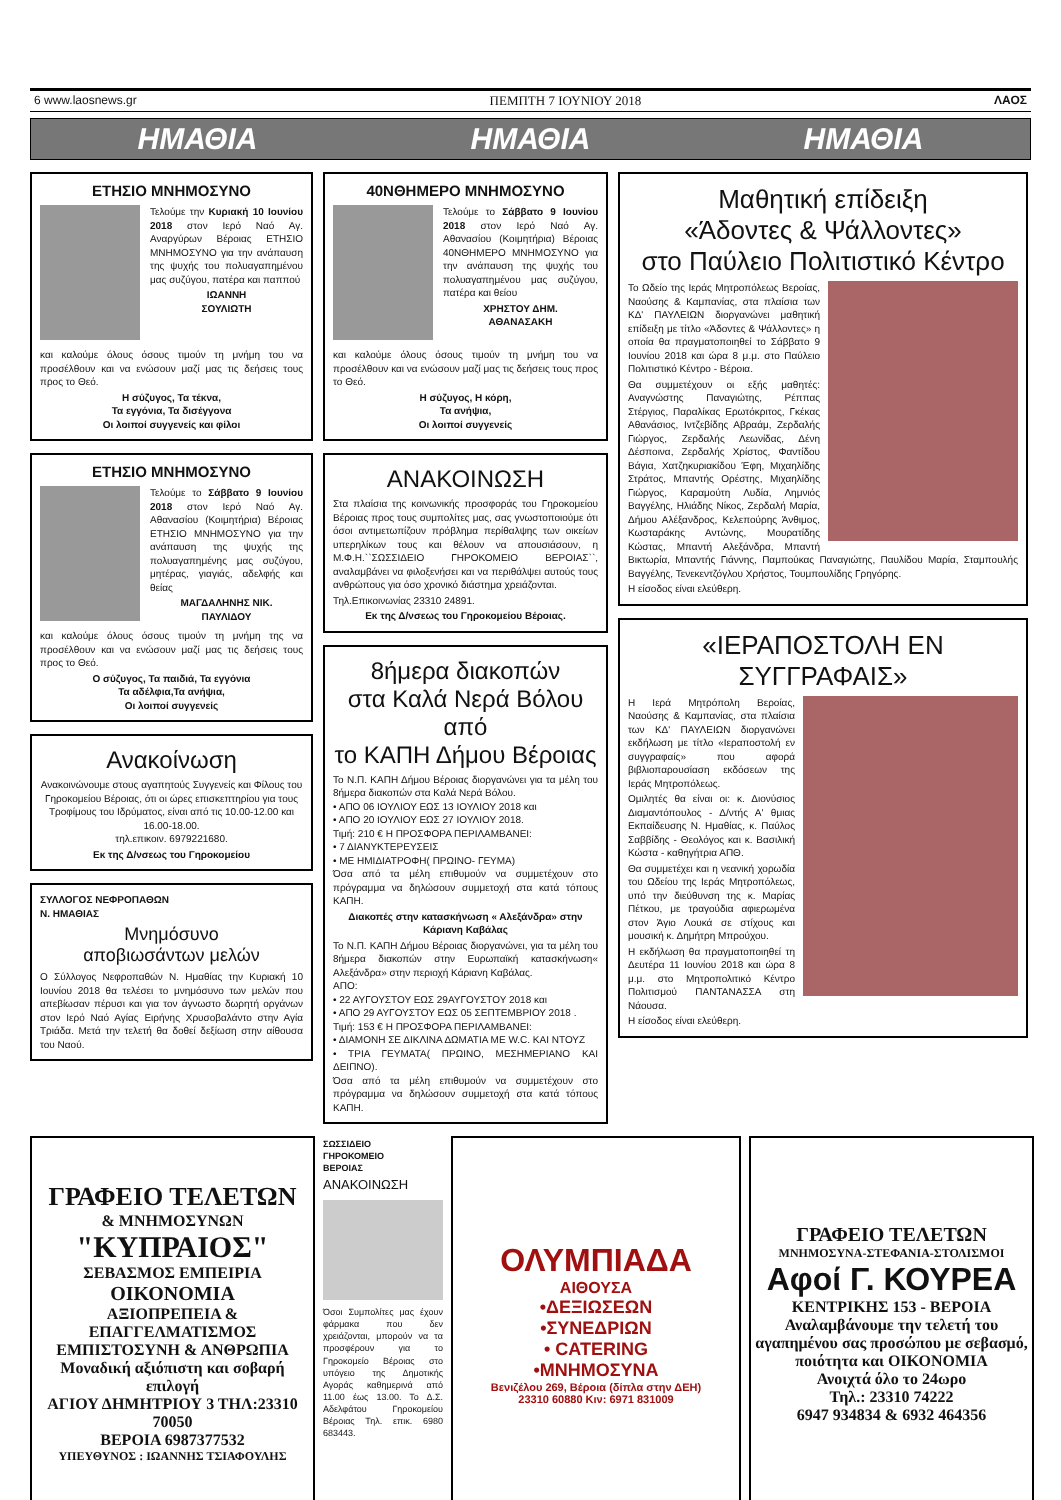6 www.laosnews.gr ΠΕΜΠΤΗ 7 ΙΟΥΝΙΟΥ 2018 ΛΑΟΣ
ΗΜΑΘΙΑ ΗΜΑΘΙΑ ΗΜΑΘΙΑ
ΕΤΗΣΙΟ ΜΝΗΜΟΣΥΝΟ
Τελούμε την Κυριακή 10 Ιουνίου 2018 στον Ιερό Ναό Αγ. Αναργύρων Βέροιας ΕΤΗΣΙΟ ΜΝΗΜΟΣΥΝΟ για την ανάπαυση της ψυχής του πολυαγαπημένου μας συζύγου, πατέρα και παππού
ΙΩΑΝΝΗ
ΣΟΥΛΙΩΤΗ
και καλούμε όλους όσους τιμούν τη μνήμη του να προσέλθουν και να ενώσουν μαζί μας τις δεήσεις τους προς το Θεό.
Η σύζυγος, Τα τέκνα,
Τα εγγόνια, Τα δισέγγονα
Οι λοιποί συγγενείς και φίλοι
ΕΤΗΣΙΟ ΜΝΗΜΟΣΥΝΟ
Τελούμε το Σάββατο 9 Ιουνίου 2018 στον Ιερό Ναό Αγ. Αθανασίου (Κοιμητήρια) Βέροιας ΕΤΗΣΙΟ ΜΝΗΜΟΣΥΝΟ για την ανάπαυση της ψυχής της πολυαγαπημένης μας συζύγου, μητέρας, γιαγιάς, αδελφής και θείας
ΜΑΓΔΑΛΗΝΗΣ ΝΙΚ.
ΠΑΥΛΙΔΟΥ
και καλούμε όλους όσους τιμούν τη μνήμη της να προσέλθουν και να ενώσουν μαζί μας τις δεήσεις τους προς το Θεό.
Ο σύζυγος, Τα παιδιά, Τα εγγόνια
Τα αδέλφια,Τα ανήψια,
Οι λοιποί συγγενείς
Ανακοίνωση
Ανακοινώνουμε στους αγαπητούς Συγγενείς και Φίλους του Γηροκομείου Βέροιας, ότι οι ώρες επισκεπτηρίου για τους Τροφίμους του Ιδρύματος, είναι από τις 10.00-12.00 και 16.00-18.00.
τηλ.επικοιν. 6979221680.
Εκ της Δ/νσεως του Γηροκομείου
ΣΥΛΛΟΓΟΣ ΝΕΦΡΟΠΑΘΩΝ
Ν. ΗΜΑΘΙΑΣ
Μνημόσυνο
αποβιωσάντων μελών
Ο Σύλλογος Νεφροπαθών Ν. Ημαθίας την Κυριακή 10 Ιουνίου 2018 θα τελέσει το μνημόσυνο των μελών που απεβίωσαν πέρυσι και για τον άγνωστο δωρητή οργάνων στον Ιερό Ναό Αγίας Ειρήνης Χρυσοβαλάντο στην Αγία Τριάδα. Μετά την τελετή θα δοθεί δεξίωση στην αίθουσα του Ναού.
40ΝΘΗΜΕΡΟ ΜΝΗΜΟΣΥΝΟ
Τελούμε το Σάββατο 9 Ιουνίου 2018 στον Ιερό Ναό Αγ. Αθανασίου (Κοιμητήρια) Βέροιας 40ΝΘΗΜΕΡΟ ΜΝΗΜΟΣΥΝΟ για την ανάπαυση της ψυχής του πολυαγαπημένου μας συζύγου, πατέρα και θείου
ΧΡΗΣΤΟΥ ΔΗΜ.
ΑΘΑΝΑΣΑΚΗ
και καλούμε όλους όσους τιμούν τη μνήμη του να προσέλθουν και να ενώσουν μαζί μας τις δεήσεις τους προς το Θεό.
Η σύζυγος, Η κόρη,
Τα ανήψια,
Οι λοιποί συγγενείς
ΑΝΑΚΟΙΝΩΣΗ
Στα πλαίσια της κοινωνικής προσφοράς του Γηροκομείου Βέροιας προς τους συμπολίτες μας, σας γνωστοποιούμε ότι όσοι αντιμετωπίζουν πρόβλημα περίθαλψης των οικείων υπερηλίκων τους και θέλουν να απουσιάσουν, η Μ.Φ.Η.``ΣΩΣΣΙΔΕΙΟ ΓΗΡΟΚΟΜΕΙΟ ΒΕΡΟΙΑΣ``, αναλαμβάνει να φιλοξενήσει και να περιθάλψει αυτούς τους ανθρώπους για όσο χρονικό διάστημα χρειάζονται.
Τηλ.Επικοινωνίας 23310 24891.
Εκ της Δ/νσεως του Γηροκομείου Βέροιας.
8ήμερα διακοπών
στα Καλά Νερά Βόλου από
το ΚΑΠΗ Δήμου Βέροιας
Το Ν.Π. ΚΑΠΗ Δήμου Βέροιας διοργανώνει για τα μέλη του 8ήμερα διακοπών στα Καλά Νερά Βόλου.
• ΑΠΟ 06 ΙΟΥΛΙΟΥ ΕΩΣ 13 ΙΟΥΛΙΟΥ 2018 και
• ΑΠΟ 20 ΙΟΥΛΙΟΥ ΕΩΣ 27 ΙΟΥΛΙΟΥ 2018.
Τιμή: 210 € Η ΠΡΟΣΦΟΡΑ ΠΕΡΙΛΑΜΒΑΝΕΙ:
• 7 ΔΙΑΝΥΚΤΕΡΕΥΣΕΙΣ
• ΜΕ ΗΜΙΔΙΑΤΡΟΦΗ( ΠΡΩΙΝΟ- ΓΕΥΜΑ)
Όσα από τα μέλη επιθυμούν να συμμετέχουν στο πρόγραμμα να δηλώσουν συμμετοχή στα κατά τόπους ΚΑΠΗ.
Διακοπές στην κατασκήνωση « Αλεξάνδρα» στην Κάριανη Καβάλας
Το Ν.Π. ΚΑΠΗ Δήμου Βέροιας διοργανώνει, για τα μέλη του 8ήμερα διακοπών στην Ευρωπαϊκή κατασκήνωση« Αλεξάνδρα» στην περιοχή Κάριανη Καβάλας.
ΑΠΟ:
• 22 ΑΥΓΟΥΣΤΟΥ ΕΩΣ 29ΑΥΓΟΥΣΤΟΥ 2018 και
• ΑΠΟ 29 ΑΥΓΟΥΣΤΟΥ ΕΩΣ 05 ΣΕΠΤΕΜΒΡΙΟΥ 2018 .
Τιμή: 153 € Η ΠΡΟΣΦΟΡΑ ΠΕΡΙΛΑΜΒΑΝΕΙ:
• ΔΙΑΜΟΝΗ ΣΕ ΔΙΚΛΙΝΑ ΔΩΜΑΤΙΑ ΜΕ W.C. ΚΑΙ ΝΤΟΥΖ
• ΤΡΙΑ ΓΕΥΜΑΤΑ( ΠΡΩΙΝΟ, ΜΕΣΗΜΕΡΙΑΝΟ ΚΑΙ ΔΕΙΠΝΟ).
Όσα από τα μέλη επιθυμούν να συμμετέχουν στο πρόγραμμα να δηλώσουν συμμετοχή στα κατά τόπους ΚΑΠΗ.
Μαθητική επίδειξη
«Άδοντες & Ψάλλοντες»
στο Παύλειο Πολιτιστικό Κέντρο
Το Ωδείο της Ιεράς Μητροπόλεως Βεροίας, Ναούσης & Καμπανίας, στα πλαίσια των ΚΔ' ΠΑΥΛΕΙΩΝ διοργανώνει μαθητική επίδειξη με τίτλο «Άδοντες & Ψάλλοντες» η οποία θα πραγματοποιηθεί το Σάββατο 9 Ιουνίου 2018 και ώρα 8 μ.μ. στο Παύλειο Πολιτιστικό Κέντρο - Βέροια.
Θα συμμετέχουν οι εξής μαθητές: Αναγνώστης Παναγιώτης, Ρέππας Στέργιος, Παραλίκας Ερωτόκριτος, Γκέκας Αθανάσιος, Ιντζεβίδης Αβραάμ, Ζερδαλής Γιώργος, Ζερδαλής Λεωνίδας, Δένη Δέσποινα, Ζερδαλής Χρίστος, Φαντίδου Βάγια, Χατζηκυριακίδου Έφη, Μιχαηλίδης Στράτος, Μπαντής Ορέστης, Μιχαηλίδης Γιώργος, Καραμούτη Λυδία, Λημνιός Βαγγέλης, Ηλιάδης Νίκος, Ζερδαλή Μαρία, Δήμου Αλέξανδρος, Κελεπούρης Άνθιμος, Κωσταράκης Αντώνης, Μουρατίδης Κώστας, Μπαντή Αλεξάνδρα, Μπαντή Βικτωρία, Μπαντής Γιάννης, Παμπούκας Παναγιώτης, Παυλίδου Μαρία, Σταμπουλής Βαγγέλης, Τενεκεντζόγλου Χρήστος, Τουμπουλίδης Γρηγόρης.
Η είσοδος είναι ελεύθερη.
«ΙΕΡΑΠΟΣΤΟΛΗ ΕΝ ΣΥΓΓΡΑΦΑΙΣ»
Η Ιερά Μητρόπολη Βεροίας, Ναούσης & Καμπανίας, στα πλαίσια των ΚΔ' ΠΑΥΛΕΙΩΝ διοργανώνει εκδήλωση με τίτλο «Ιεραποστολή εν συγγραφαίς» που αφορά βιβλιοπαρουσίαση εκδόσεων της Ιεράς Μητροπόλεως.
Ομιλητές θα είναι οι: κ. Διονύσιος Διαμαντόπουλος - Δ/ντής Α' θμιας Εκπαίδευσης Ν. Ημαθίας, κ. Παύλος Σαββίδης - Θεολόγος και κ. Βασιλική Κώστα - καθηγήτρια ΑΠΘ.
Θα συμμετέχει και η νεανική χορωδία του Ωδείου της Ιεράς Μητροπόλεως, υπό την διεύθυνση της κ. Μαρίας Πέτκου, με τραγούδια αφιερωμένα στον Άγιο Λουκά σε στίχους και μουσική κ. Δημήτρη Μπρούχου.
Η εκδήλωση θα πραγματοποιηθεί τη Δευτέρα 11 Ιουνίου 2018 και ώρα 8 μ.μ. στο Μητροπολιτικό Κέντρο Πολιτισμού ΠΑΝΤΑΝΑΣΣΑ στη Νάουσα.
Η είσοδος είναι ελεύθερη.
ΓΡΑΦΕΙΟ ΤΕΛΕΤΩΝ
& ΜΝΗΜΟΣΥΝΩΝ
"ΚΥΠΡΑΙΟΣ"
ΣΕΒΑΣΜΟΣ ΕΜΠΕΙΡΙΑ
ΟΙΚΟΝΟΜΙΑ
ΑΞΙΟΠΡΕΠΕΙΑ & ΕΠΑΓΓΕΛΜΑΤΙΣΜΟΣ
ΕΜΠΙΣΤΟΣΥΝΗ & ΑΝΘΡΩΠΙΑ
Μοναδική αξιόπιστη και σοβαρή επιλογή
ΑΓΙΟΥ ΔΗΜΗΤΡΙΟΥ 3 ΤΗΛ:23310 70050
ΒΕΡΟΙΑ 6987377532
ΥΠΕΥΘΥΝΟΣ : ΙΩΑΝΝΗΣ ΤΣΙΑΦΟΥΛΗΣ
ΣΩΣΣΙΔΕΙΟ
ΓΗΡΟΚΟΜΕΙΟ
ΒΕΡΟΙΑΣ
ΑΝΑΚΟΙΝΩΣΗ
Όσοι Συμπολίτες μας έχουν φάρμακα που δεν χρειάζονται, μπορούν να τα προσφέρουν για το Γηροκομείο Βέροιας στο υπόγειο της Δημοτικής Αγοράς καθημερινά από 11.00 έως 13.00. Το Δ.Σ. Αδελφάτου Γηροκομείου Βέροιας Τηλ. επικ. 6980 683443.
ΟΛΥΜΠΙΑΔΑ
ΑΙΘΟΥΣΑ
•ΔΕΞΙΩΣΕΩΝ
•ΣΥΝΕΔΡΙΩΝ
• CATERING
•ΜΝΗΜΟΣΥΝΑ
Βενιζέλου 269, Βέροια (δίπλα στην ΔΕΗ)
23310 60880 Κιν: 6971 831009
ΓΡΑΦΕΙΟ ΤΕΛΕΤΩΝ
ΜΝΗΜΟΣΥΝΑ-ΣΤΕΦΑΝΙΑ-ΣΤΟΛΙΣΜΟΙ
Αφοί Γ. ΚΟΥΡΕΑ
ΚΕΝΤΡΙΚΗΣ 153 - ΒΕΡΟΙΑ
Αναλαμβάνουμε την τελετή του αγαπημένου σας προσώπου με σεβασμό, ποιότητα και ΟΙΚΟΝΟΜΙΑ
Ανοιχτά όλο το 24ωρο
Τηλ.: 23310 74222
6947 934834 & 6932 464356